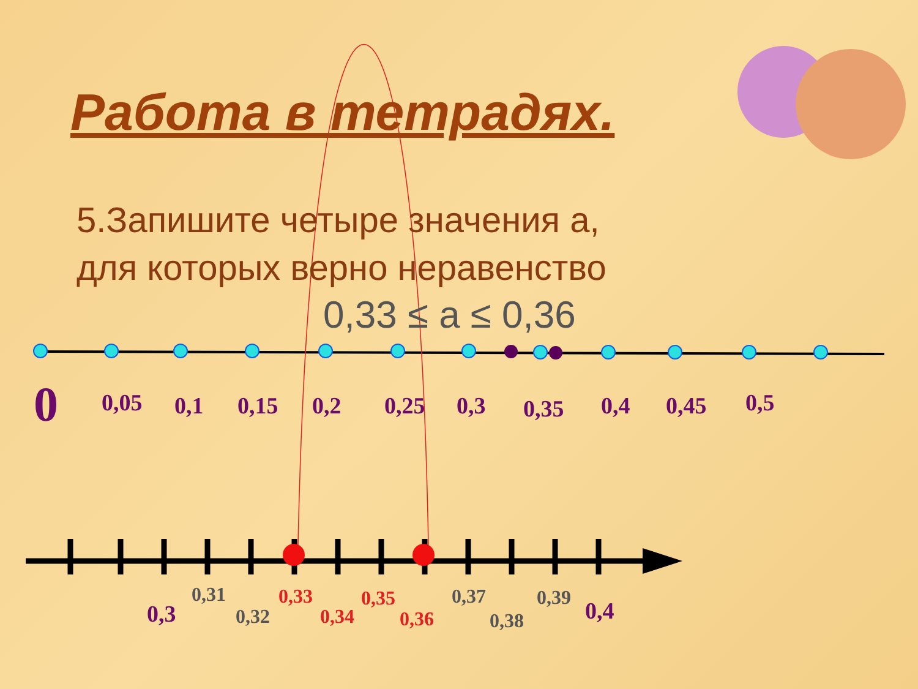Работа в тетрадях.
5.Запишите четыре значения а,
для которых верно неравенство
0,33 ≤ а ≤ 0,36
0 0,05 0,1 0,15 0,2 0,25 0,3 0,35 0,4 0,45 0,5
0,3
0,31
0,32
0,33
0,34
0,35
0,36
0,37
0,38
0,39 0,4